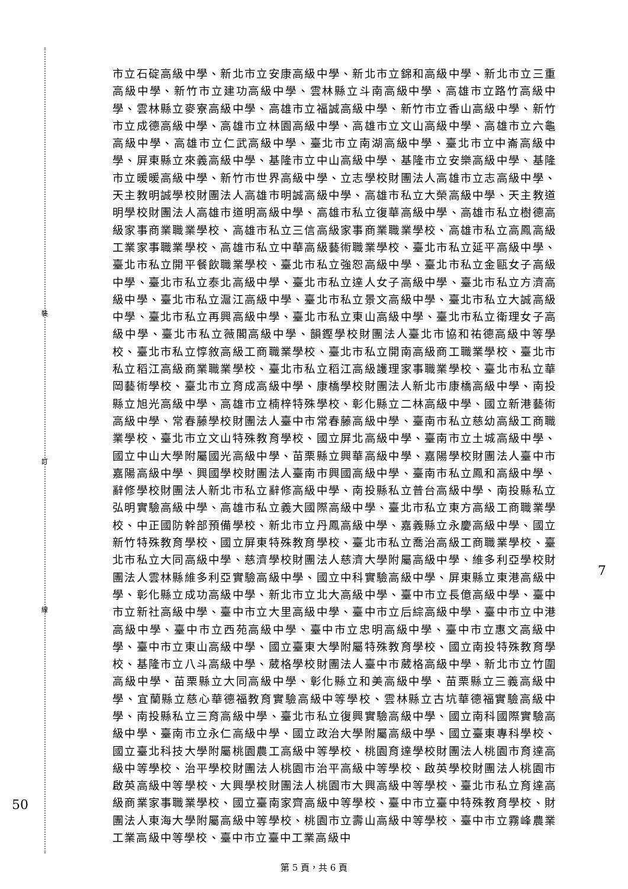裝
訂
線
50
7
市立石碇高級中學、新北市立安康高級中學、新北市立錦和高級中學、新北市立三重高級中學、新竹市立建功高級中學、雲林縣立斗南高級中學、高雄市立路竹高級中學、雲林縣立麥寮高級中學、高雄市立福誠高級中學、新竹市立香山高級中學、新竹市立成德高級中學、高雄市立林園高級中學、高雄市立文山高級中學、高雄市立六龜高級中學、高雄市立仁武高級中學、臺北市立南湖高級中學、臺北市立中崙高級中學、屏東縣立來義高級中學、基隆市立中山高級中學、基隆市立安樂高級中學、基隆市立暖暖高級中學、新竹市世界高級中學、立志學校財團法人高雄市立志高級中學、天主教明誠學校財團法人高雄市明誠高級中學、高雄市私立大榮高級中學、天主教道明學校財團法人高雄市道明高級中學、高雄市私立復華高級中學、高雄市私立樹德高級家事商業職業學校、高雄市私立三信高級家事商業職業學校、高雄市私立高鳳高級工業家事職業學校、高雄市私立中華高級藝術職業學校、臺北市私立延平高級中學、臺北市私立開平餐飲職業學校、臺北市私立強恕高級中學、臺北市私立金甌女子高級中學、臺北市私立泰北高級中學、臺北市私立達人女子高級中學、臺北市私立方濟高級中學、臺北市私立滬江高級中學、臺北市私立景文高級中學、臺北市私立大誠高級中學、臺北市私立再興高級中學、臺北市私立東山高級中學、臺北市私立衛理女子高級中學、臺北市私立薇閣高級中學、韻鏗學校財團法人臺北市協和祐德高級中等學校、臺北市私立惇敘高級工商職業學校、臺北市私立開南高級商工職業學校、臺北市私立稻江高級商業職業學校、臺北市私立稻江高級護理家事職業學校、臺北市私立華岡藝術學校、臺北市立育成高級中學、康橋學校財團法人新北市康橋高級中學、南投縣立旭光高級中學、高雄市立楠梓特殊學校、彰化縣立二林高級中學、國立新港藝術高級中學、常春藤學校財團法人臺中市常春藤高級中學、臺南市私立慈幼高級工商職業學校、臺北市立文山特殊教育學校、國立屏北高級中學、臺南市立土城高級中學、國立中山大學附屬國光高級中學、苗栗縣立興華高級中學、嘉陽學校財團法人臺中市嘉陽高級中學、興國學校財團法人臺南市興國高級中學、臺南市私立鳳和高級中學、辭修學校財團法人新北市私立辭修高級中學、南投縣私立普台高級中學、南投縣私立弘明實驗高級中學、高雄市私立義大國際高級中學、臺北市私立東方高級工商職業學校、中正國防幹部預備學校、新北市立丹鳳高級中學、嘉義縣立永慶高級中學、國立新竹特殊教育學校、國立屏東特殊教育學校、臺北市私立喬治高級工商職業學校、臺北市私立大同高級中學、慈濟學校財團法人慈濟大學附屬高級中學、維多利亞學校財團法人雲林縣維多利亞實驗高級中學、國立中科實驗高級中學、屏東縣立東港高級中學、彰化縣立成功高級中學、新北市立北大高級中學、臺中市立長億高級中學、臺中市立新社高級中學、臺中市立大里高級中學、臺中市立后綜高級中學、臺中市立中港高級中學、臺中市立西苑高級中學、臺中市立忠明高級中學、臺中市立惠文高級中學、臺中市立東山高級中學、國立臺東大學附屬特殊教育學校、國立南投特殊教育學校、基隆市立八斗高級中學、葳格學校財團法人臺中市葳格高級中學、新北市立竹圍高級中學、苗栗縣立大同高級中學、彰化縣立和美高級中學、苗栗縣立三義高級中學、宜蘭縣立慈心華德福教育實驗高級中等學校、雲林縣立古坑華德福實驗高級中學、南投縣私立三育高級中學、臺北市私立復興實驗高級中學、國立南科國際實驗高級中學、臺南市立永仁高級中學、國立政治大學附屬高級中學、國立臺東專科學校、國立臺北科技大學附屬桃園農工高級中等學校、桃園育達學校財團法人桃園市育達高級中等學校、治平學校財團法人桃園市治平高級中等學校、啟英學校財團法人桃園市啟英高級中等學校、大興學校財團法人桃園市大興高級中等學校、臺北市私立育達高級商業家事職業學校、國立臺南家齊高級中等學校、臺中市立臺中特殊教育學校、財團法人東海大學附屬高級中等學校、桃園市立壽山高級中等學校、臺中市立霧峰農業工業高級中等學校、臺中市立臺中工業高級中
第 5 頁，共 6 頁